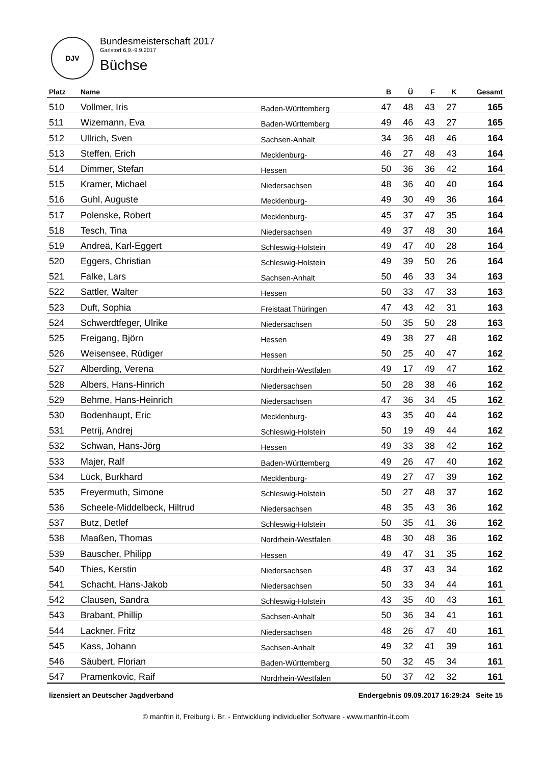DJV
Bundesmeisterschaft 2017
Garlstorf 6.9.-9.9.2017
Büchse
| Platz | Name | | B | Ü | F | K | Gesamt |
| --- | --- | --- | --- | --- | --- | --- | --- |
| 510 | Vollmer, Iris | Baden-Württemberg | 47 | 48 | 43 | 27 | 165 |
| 511 | Wizemann, Eva | Baden-Württemberg | 49 | 46 | 43 | 27 | 165 |
| 512 | Ullrich, Sven | Sachsen-Anhalt | 34 | 36 | 48 | 46 | 164 |
| 513 | Steffen, Erich | Mecklenburg- | 46 | 27 | 48 | 43 | 164 |
| 514 | Dimmer, Stefan | Hessen | 50 | 36 | 36 | 42 | 164 |
| 515 | Kramer, Michael | Niedersachsen | 48 | 36 | 40 | 40 | 164 |
| 516 | Guhl, Auguste | Mecklenburg- | 49 | 30 | 49 | 36 | 164 |
| 517 | Polenske, Robert | Mecklenburg- | 45 | 37 | 47 | 35 | 164 |
| 518 | Tesch, Tina | Niedersachsen | 49 | 37 | 48 | 30 | 164 |
| 519 | Andreä, Karl-Eggert | Schleswig-Holstein | 49 | 47 | 40 | 28 | 164 |
| 520 | Eggers, Christian | Schleswig-Holstein | 49 | 39 | 50 | 26 | 164 |
| 521 | Falke, Lars | Sachsen-Anhalt | 50 | 46 | 33 | 34 | 163 |
| 522 | Sattler, Walter | Hessen | 50 | 33 | 47 | 33 | 163 |
| 523 | Duft, Sophia | Freistaat Thüringen | 47 | 43 | 42 | 31 | 163 |
| 524 | Schwerdtfeger, Ulrike | Niedersachsen | 50 | 35 | 50 | 28 | 163 |
| 525 | Freigang, Björn | Hessen | 49 | 38 | 27 | 48 | 162 |
| 526 | Weisensee, Rüdiger | Hessen | 50 | 25 | 40 | 47 | 162 |
| 527 | Alberding, Verena | Nordrhein-Westfalen | 49 | 17 | 49 | 47 | 162 |
| 528 | Albers, Hans-Hinrich | Niedersachsen | 50 | 28 | 38 | 46 | 162 |
| 529 | Behme, Hans-Heinrich | Niedersachsen | 47 | 36 | 34 | 45 | 162 |
| 530 | Bodenhaupt, Eric | Mecklenburg- | 43 | 35 | 40 | 44 | 162 |
| 531 | Petrij, Andrej | Schleswig-Holstein | 50 | 19 | 49 | 44 | 162 |
| 532 | Schwan, Hans-Jörg | Hessen | 49 | 33 | 38 | 42 | 162 |
| 533 | Majer, Ralf | Baden-Württemberg | 49 | 26 | 47 | 40 | 162 |
| 534 | Lück, Burkhard | Mecklenburg- | 49 | 27 | 47 | 39 | 162 |
| 535 | Freyermuth, Simone | Schleswig-Holstein | 50 | 27 | 48 | 37 | 162 |
| 536 | Scheele-Middelbeck, Hiltrud | Niedersachsen | 48 | 35 | 43 | 36 | 162 |
| 537 | Butz, Detlef | Schleswig-Holstein | 50 | 35 | 41 | 36 | 162 |
| 538 | Maaßen, Thomas | Nordrhein-Westfalen | 48 | 30 | 48 | 36 | 162 |
| 539 | Bauscher, Philipp | Hessen | 49 | 47 | 31 | 35 | 162 |
| 540 | Thies, Kerstin | Niedersachsen | 48 | 37 | 43 | 34 | 162 |
| 541 | Schacht, Hans-Jakob | Niedersachsen | 50 | 33 | 34 | 44 | 161 |
| 542 | Clausen, Sandra | Schleswig-Holstein | 43 | 35 | 40 | 43 | 161 |
| 543 | Brabant, Phillip | Sachsen-Anhalt | 50 | 36 | 34 | 41 | 161 |
| 544 | Lackner, Fritz | Niedersachsen | 48 | 26 | 47 | 40 | 161 |
| 545 | Kass, Johann | Sachsen-Anhalt | 49 | 32 | 41 | 39 | 161 |
| 546 | Säubert, Florian | Baden-Württemberg | 50 | 32 | 45 | 34 | 161 |
| 547 | Pramenkovic, Raif | Nordrhein-Westfalen | 50 | 37 | 42 | 32 | 161 |
lizensiert an Deutscher Jagdverband Endergebnis 09.09.2017 16:29:24 Seite 15
© manfrin it, Freiburg i. Br. - Entwicklung individueller Software - www.manfrin-it.com